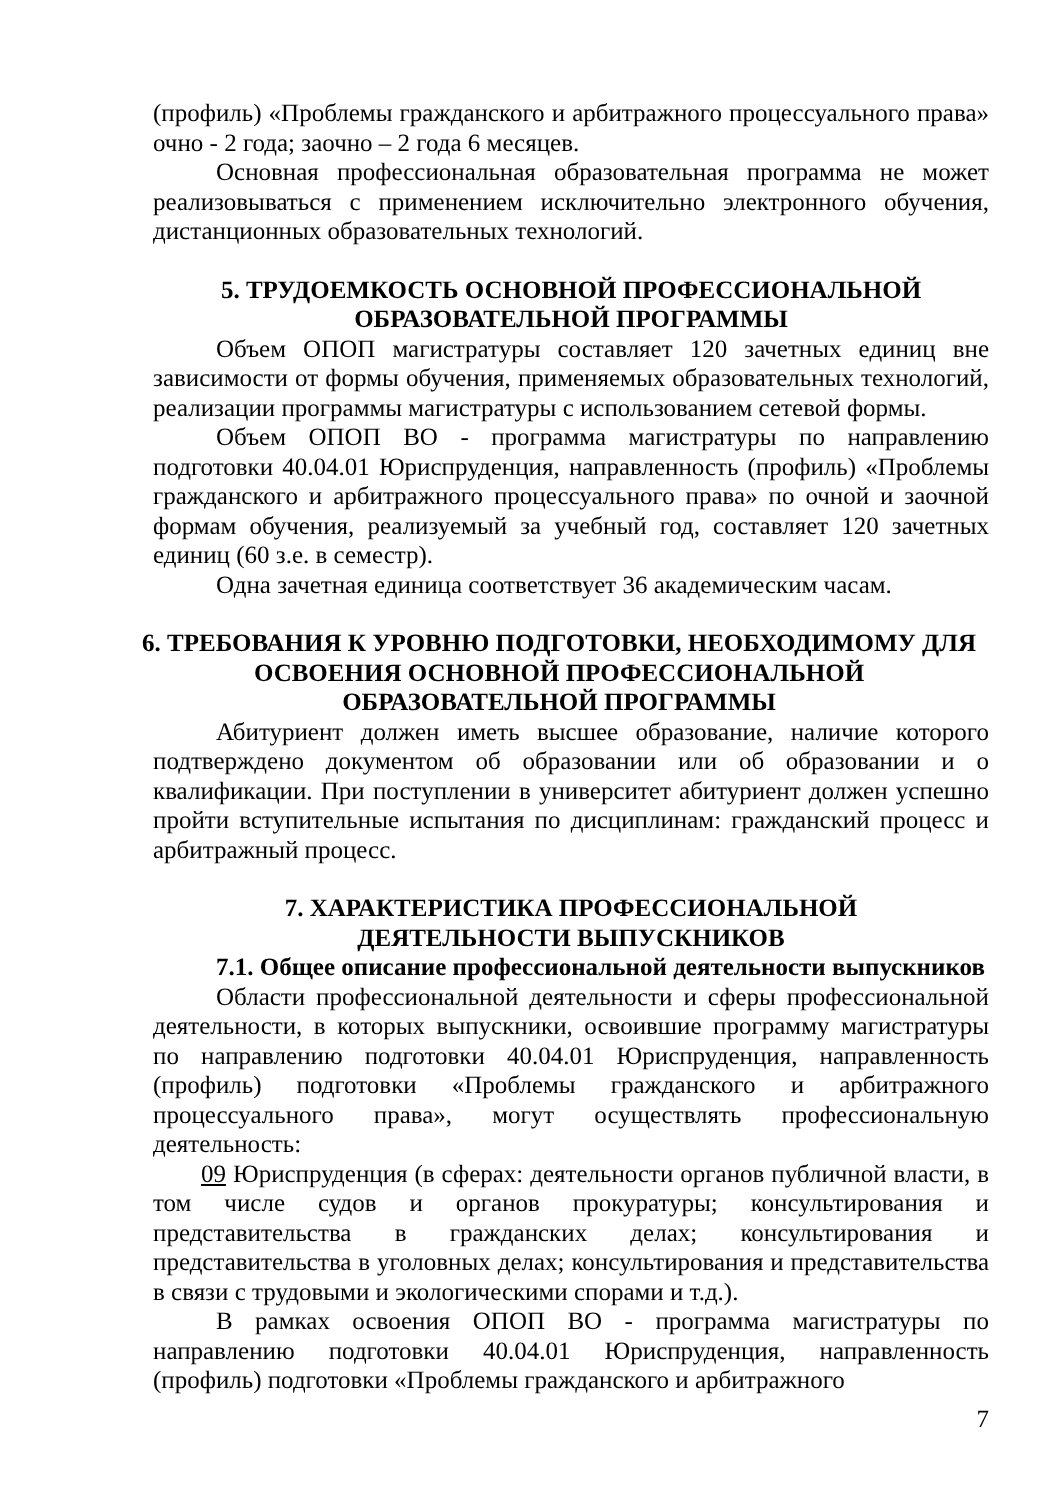(профиль) «Проблемы гражданского и арбитражного процессуального права» очно - 2 года; заочно – 2 года 6 месяцев.
Основная профессиональная образовательная программа не может реализовываться с применением исключительно электронного обучения, дистанционных образовательных технологий.
5. ТРУДОЕМКОСТЬ ОСНОВНОЙ ПРОФЕССИОНАЛЬНОЙ
ОБРАЗОВАТЕЛЬНОЙ ПРОГРАММЫ
Объем ОПОП магистратуры составляет 120 зачетных единиц вне зависимости от формы обучения, применяемых образовательных технологий, реализации программы магистратуры с использованием сетевой формы.
Объем ОПОП ВО - программа магистратуры по направлению подготовки 40.04.01 Юриспруденция, направленность (профиль) «Проблемы гражданского и арбитражного процессуального права» по очной и заочной формам обучения, реализуемый за учебный год, составляет 120 зачетных единиц (60 з.е. в семестр).
Одна зачетная единица соответствует 36 академическим часам.
6. ТРЕБОВАНИЯ К УРОВНЮ ПОДГОТОВКИ, НЕОБХОДИМОМУ ДЛЯ
ОСВОЕНИЯ ОСНОВНОЙ ПРОФЕССИОНАЛЬНОЙ
ОБРАЗОВАТЕЛЬНОЙ ПРОГРАММЫ
Абитуриент должен иметь высшее образование, наличие которого подтверждено документом об образовании или об образовании и о квалификации. При поступлении в университет абитуриент должен успешно пройти вступительные испытания по дисциплинам: гражданский процесс и арбитражный процесс.
7. ХАРАКТЕРИСТИКА ПРОФЕССИОНАЛЬНОЙ
ДЕЯТЕЛЬНОСТИ ВЫПУСКНИКОВ
7.1. Общее описание профессиональной деятельности выпускников
Области профессиональной деятельности и сферы профессиональной деятельности, в которых выпускники, освоившие программу магистратуры по направлению подготовки 40.04.01 Юриспруденция, направленность (профиль) подготовки «Проблемы гражданского и арбитражного процессуального права», могут осуществлять профессиональную деятельность:
09 Юриспруденция (в сферах: деятельности органов публичной власти, в том числе судов и органов прокуратуры; консультирования и представительства в гражданских делах; консультирования и представительства в уголовных делах; консультирования и представительства в связи с трудовыми и экологическими спорами и т.д.).
В рамках освоения ОПОП ВО - программа магистратуры по направлению подготовки 40.04.01 Юриспруденция, направленность (профиль) подготовки «Проблемы гражданского и арбитражного
7